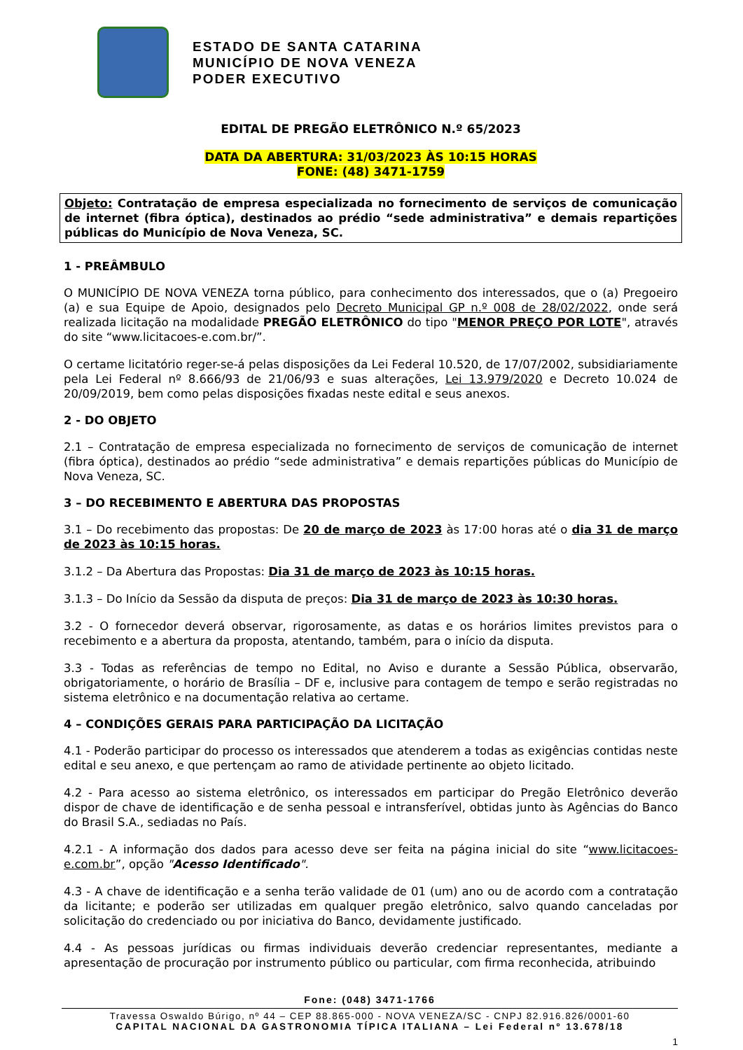ESTADO DE SANTA CATARINA
MUNICÍPIO DE NOVA VENEZA
PODER EXECUTIVO
EDITAL DE PREGÃO ELETRÔNICO N.º 65/2023
DATA DA ABERTURA: 31/03/2023 ÀS 10:15 HORAS
FONE: (48) 3471-1759
Objeto: Contratação de empresa especializada no fornecimento de serviços de comunicação de internet (fibra óptica), destinados ao prédio “sede administrativa” e demais repartições públicas do Município de Nova Veneza, SC.
1 - PREÂMBULO
O MUNICÍPIO DE NOVA VENEZA torna público, para conhecimento dos interessados, que o (a) Pregoeiro (a) e sua Equipe de Apoio, designados pelo Decreto Municipal GP n.º 008 de 28/02/2022, onde será realizada licitação na modalidade PREGÃO ELETRÔNICO do tipo "MENOR PREÇO POR LOTE", através do site “www.licitacoes-e.com.br/”.
O certame licitatório reger-se-á pelas disposições da Lei Federal 10.520, de 17/07/2002, subsidiariamente pela Lei Federal nº 8.666/93 de 21/06/93 e suas alterações, Lei 13.979/2020 e Decreto 10.024 de 20/09/2019, bem como pelas disposições fixadas neste edital e seus anexos.
2 - DO OBJETO
2.1 – Contratação de empresa especializada no fornecimento de serviços de comunicação de internet (fibra óptica), destinados ao prédio “sede administrativa” e demais repartições públicas do Município de Nova Veneza, SC.
3 – DO RECEBIMENTO E ABERTURA DAS PROPOSTAS
3.1 – Do recebimento das propostas: De 20 de março de 2023 às 17:00 horas até o dia 31 de março de 2023 às 10:15 horas.
3.1.2 – Da Abertura das Propostas: Dia 31 de março de 2023 às 10:15 horas.
3.1.3 – Do Início da Sessão da disputa de preços: Dia 31 de março de 2023 às 10:30 horas.
3.2 - O fornecedor deverá observar, rigorosamente, as datas e os horários limites previstos para o recebimento e a abertura da proposta, atentando, também, para o início da disputa.
3.3 - Todas as referências de tempo no Edital, no Aviso e durante a Sessão Pública, observarão, obrigatoriamente, o horário de Brasília – DF e, inclusive para contagem de tempo e serão registradas no sistema eletrônico e na documentação relativa ao certame.
4 – CONDIÇÕES GERAIS PARA PARTICIPAÇÃO DA LICITAÇÃO
4.1 - Poderão participar do processo os interessados que atenderem a todas as exigências contidas neste edital e seu anexo, e que pertençam ao ramo de atividade pertinente ao objeto licitado.
4.2 - Para acesso ao sistema eletrônico, os interessados em participar do Pregão Eletrônico deverão dispor de chave de identificação e de senha pessoal e intransferível, obtidas junto às Agências do Banco do Brasil S.A., sediadas no País.
4.2.1 - A informação dos dados para acesso deve ser feita na página inicial do site “www.licitacoes-e.com.br”, opção "Acesso Identificado".
4.3 - A chave de identificação e a senha terão validade de 01 (um) ano ou de acordo com a contratação da licitante; e poderão ser utilizadas em qualquer pregão eletrônico, salvo quando canceladas por solicitação do credenciado ou por iniciativa do Banco, devidamente justificado.
4.4 - As pessoas jurídicas ou firmas individuais deverão credenciar representantes, mediante a apresentação de procuração por instrumento público ou particular, com firma reconhecida, atribuindo
Fone: (048) 3471-1766
Travessa Oswaldo Búrigo, nº 44 – CEP 88.865-000 - NOVA VENEZA/SC - CNPJ 82.916.826/0001-60
CAPITAL NACIONAL DA GASTRONOMIA TÍPICA ITALIANA – Lei Federal nº 13.678/18
1